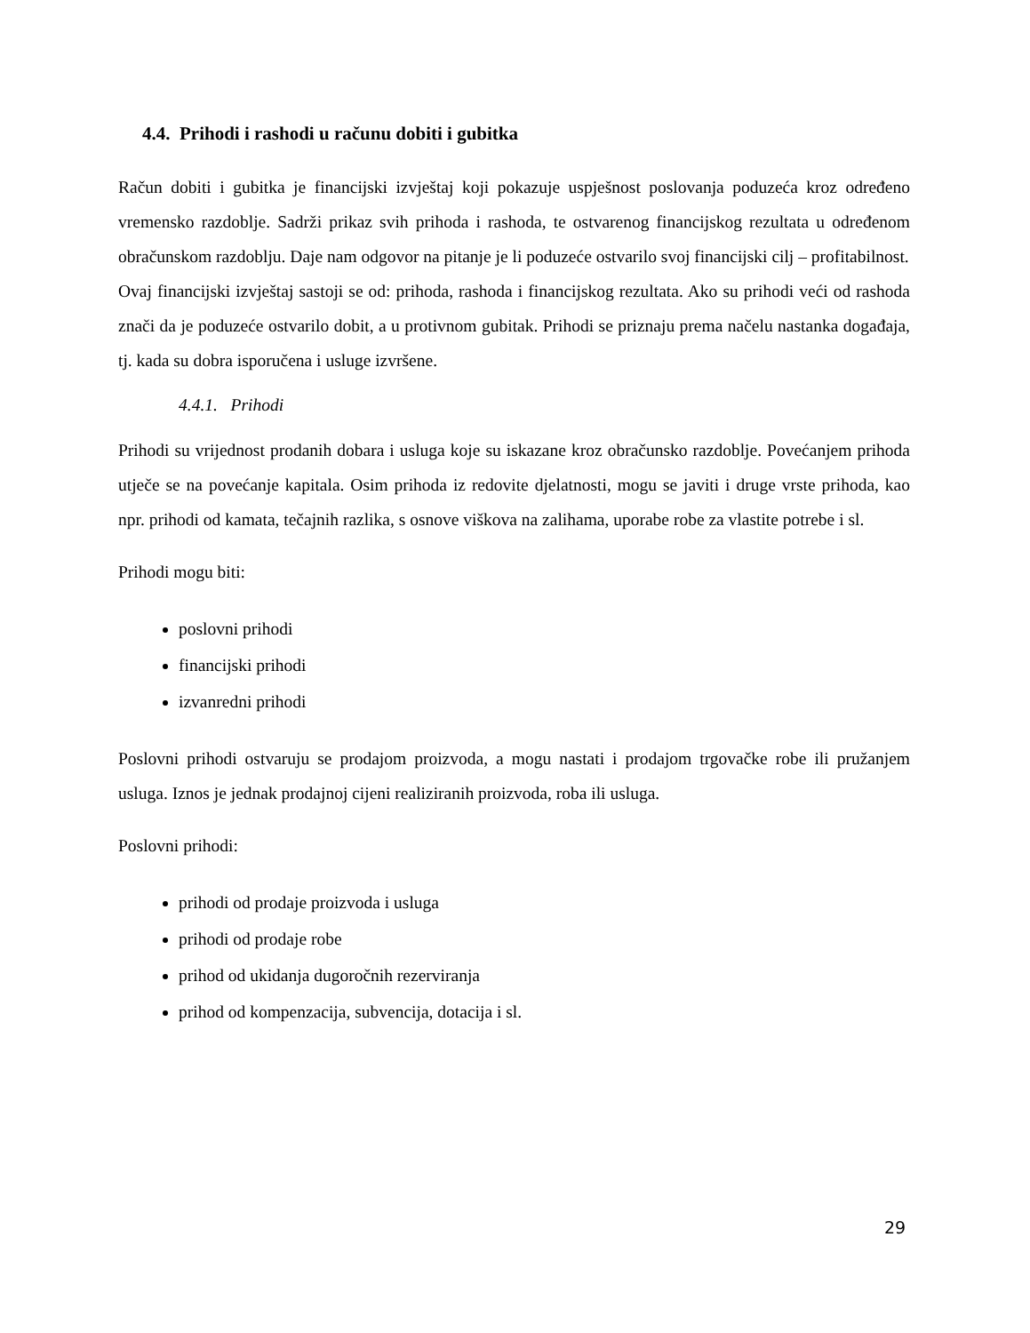4.4. Prihodi i rashodi u računu dobiti i gubitka
Račun dobiti i gubitka je financijski izvještaj koji pokazuje uspješnost poslovanja poduzeća kroz određeno vremensko razdoblje. Sadrži prikaz svih prihoda i rashoda, te ostvarenog financijskog rezultata u određenom obračunskom razdoblju. Daje nam odgovor na pitanje je li poduzeće ostvarilo svoj financijski cilj – profitabilnost.
Ovaj financijski izvještaj sastoji se od: prihoda, rashoda i financijskog rezultata. Ako su prihodi veći od rashoda znači da je poduzeće ostvarilo dobit, a u protivnom gubitak. Prihodi se priznaju prema načelu nastanka događaja, tj. kada su dobra isporučena i usluge izvršene.
4.4.1. Prihodi
Prihodi su vrijednost prodanih dobara i usluga koje su iskazane kroz obračunsko razdoblje. Povećanjem prihoda utječe se na povećanje kapitala. Osim prihoda iz redovite djelatnosti, mogu se javiti i druge vrste prihoda, kao npr. prihodi od kamata, tečajnih razlika, s osnove viškova na zalihama, uporabe robe za vlastite potrebe i sl.
Prihodi mogu biti:
poslovni prihodi
financijski prihodi
izvanredni prihodi
Poslovni prihodi ostvaruju se prodajom proizvoda, a mogu nastati i prodajom trgovačke robe ili pružanjem usluga. Iznos je jednak prodajnoj cijeni realiziranih proizvoda, roba ili usluga.
Poslovni prihodi:
prihodi od prodaje proizvoda i usluga
prihodi od prodaje robe
prihod od ukidanja dugoročnih rezerviranja
prihod od kompenzacija, subvencija, dotacija i sl.
29